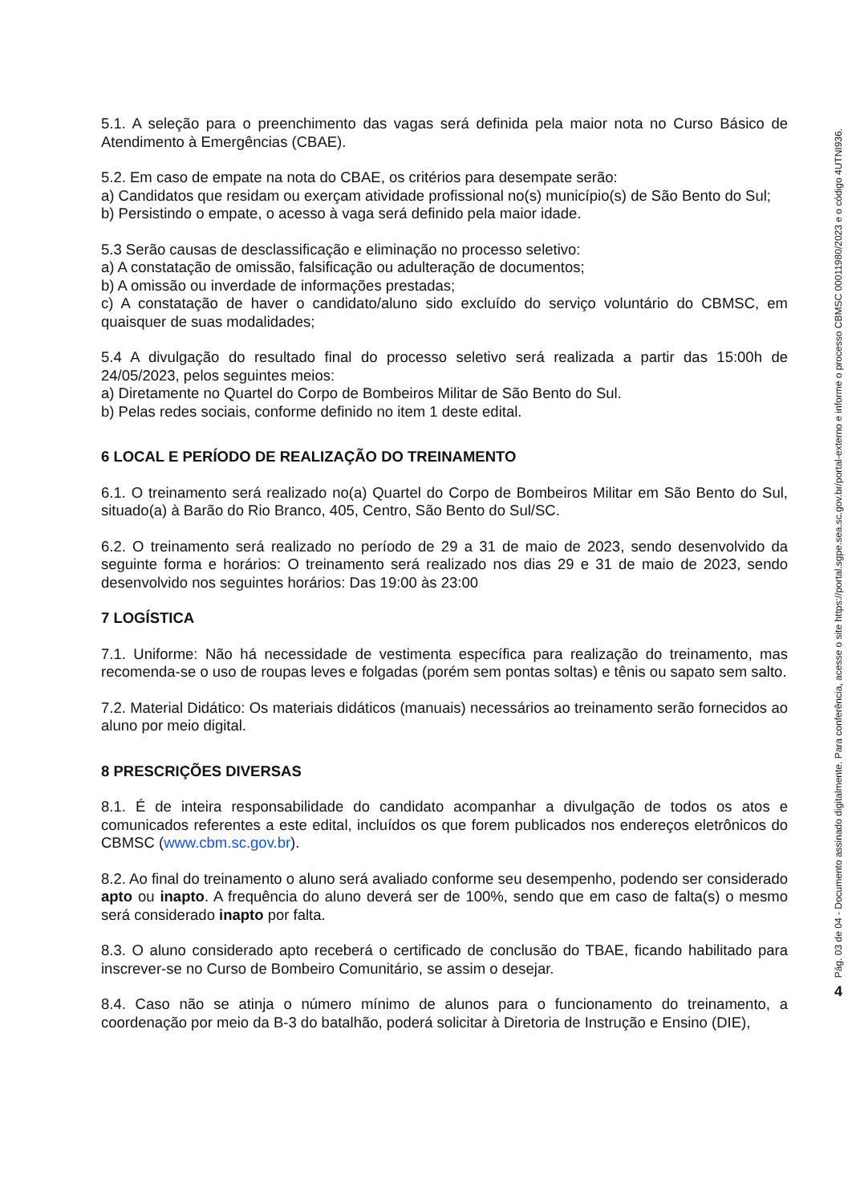5.1. A seleção para o preenchimento das vagas será definida pela maior nota no Curso Básico de Atendimento à Emergências (CBAE).
5.2. Em caso de empate na nota do CBAE, os critérios para desempate serão:
a) Candidatos que residam ou exerçam atividade profissional no(s) município(s) de São Bento do Sul;
b) Persistindo o empate, o acesso à vaga será definido pela maior idade.
5.3 Serão causas de desclassificação e eliminação no processo seletivo:
a) A constatação de omissão, falsificação ou adulteração de documentos;
b) A omissão ou inverdade de informações prestadas;
c) A constatação de haver o candidato/aluno sido excluído do serviço voluntário do CBMSC, em quaisquer de suas modalidades;
5.4 A divulgação do resultado final do processo seletivo será realizada a partir das 15:00h de 24/05/2023, pelos seguintes meios:
a) Diretamente no Quartel do Corpo de Bombeiros Militar de São Bento do Sul.
b) Pelas redes sociais, conforme definido no item 1 deste edital.
6 LOCAL E PERÍODO DE REALIZAÇÃO DO TREINAMENTO
6.1. O treinamento será realizado no(a) Quartel do Corpo de Bombeiros Militar em São Bento do Sul, situado(a) à Barão do Rio Branco, 405, Centro, São Bento do Sul/SC.
6.2. O treinamento será realizado no período de 29 a 31 de maio de 2023, sendo desenvolvido da seguinte forma e horários: O treinamento será realizado nos dias 29 e 31 de maio de 2023, sendo desenvolvido nos seguintes horários: Das 19:00 às 23:00
7 LOGÍSTICA
7.1. Uniforme: Não há necessidade de vestimenta específica para realização do treinamento, mas recomenda-se o uso de roupas leves e folgadas (porém sem pontas soltas) e tênis ou sapato sem salto.
7.2. Material Didático: Os materiais didáticos (manuais) necessários ao treinamento serão fornecidos ao aluno por meio digital.
8 PRESCRIÇÕES DIVERSAS
8.1. É de inteira responsabilidade do candidato acompanhar a divulgação de todos os atos e comunicados referentes a este edital, incluídos os que forem publicados nos endereços eletrônicos do CBMSC (www.cbm.sc.gov.br).
8.2. Ao final do treinamento o aluno será avaliado conforme seu desempenho, podendo ser considerado apto ou inapto. A frequência do aluno deverá ser de 100%, sendo que em caso de falta(s) o mesmo será considerado inapto por falta.
8.3. O aluno considerado apto receberá o certificado de conclusão do TBAE, ficando habilitado para inscrever-se no Curso de Bombeiro Comunitário, se assim o desejar.
8.4. Caso não se atinja o número mínimo de alunos para o funcionamento do treinamento, a coordenação por meio da B-3 do batalhão, poderá solicitar à Diretoria de Instrução e Ensino (DIE),
Pág. 03 de 04 - Documento assinado digitalmente. Para conferência, acesse o site https://portal.sgpe.sea.sc.gov.br/portal-externo e informe o processo CBMSC 00011980/2023 e o código 4UTNI936.
4